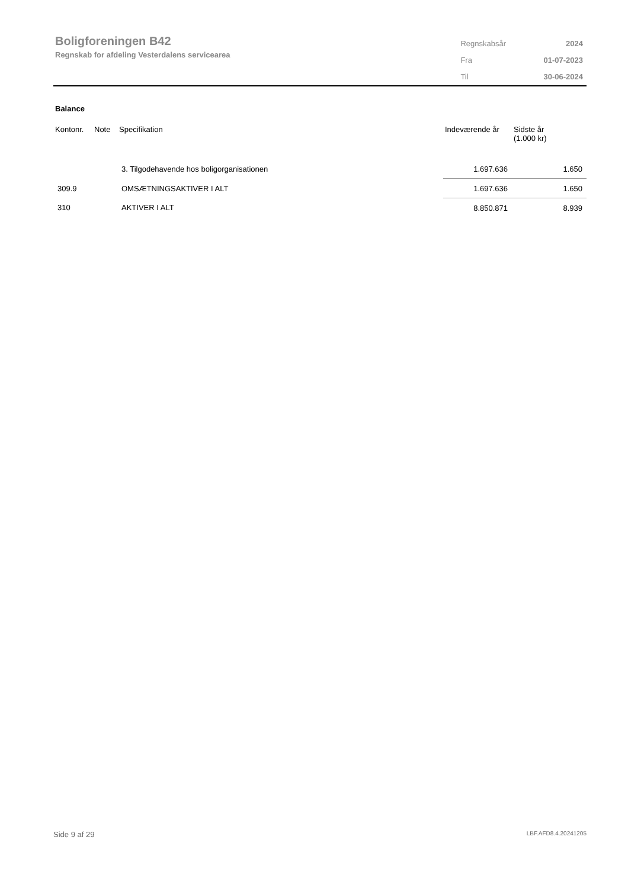Boligforeningen B42
Regnskab for afdeling Vesterdalens servicearea
| Regnskabsår | 2024 |
| Fra | 01-07-2023 |
| Til | 30-06-2024 |
Balance
| Kontonr. | Note | Specifikation | Indeværende år | Sidste år (1.000 kr) |
| --- | --- | --- | --- | --- |
| | | 3. Tilgodehavende hos boligorganisationen | 1.697.636 | 1.650 |
| 309.9 | | OMSÆTNINGSAKTIVER I ALT | 1.697.636 | 1.650 |
| 310 | | AKTIVER I ALT | 8.850.871 | 8.939 |
Side 9 af 29 LBF.AFD8.4.20241205